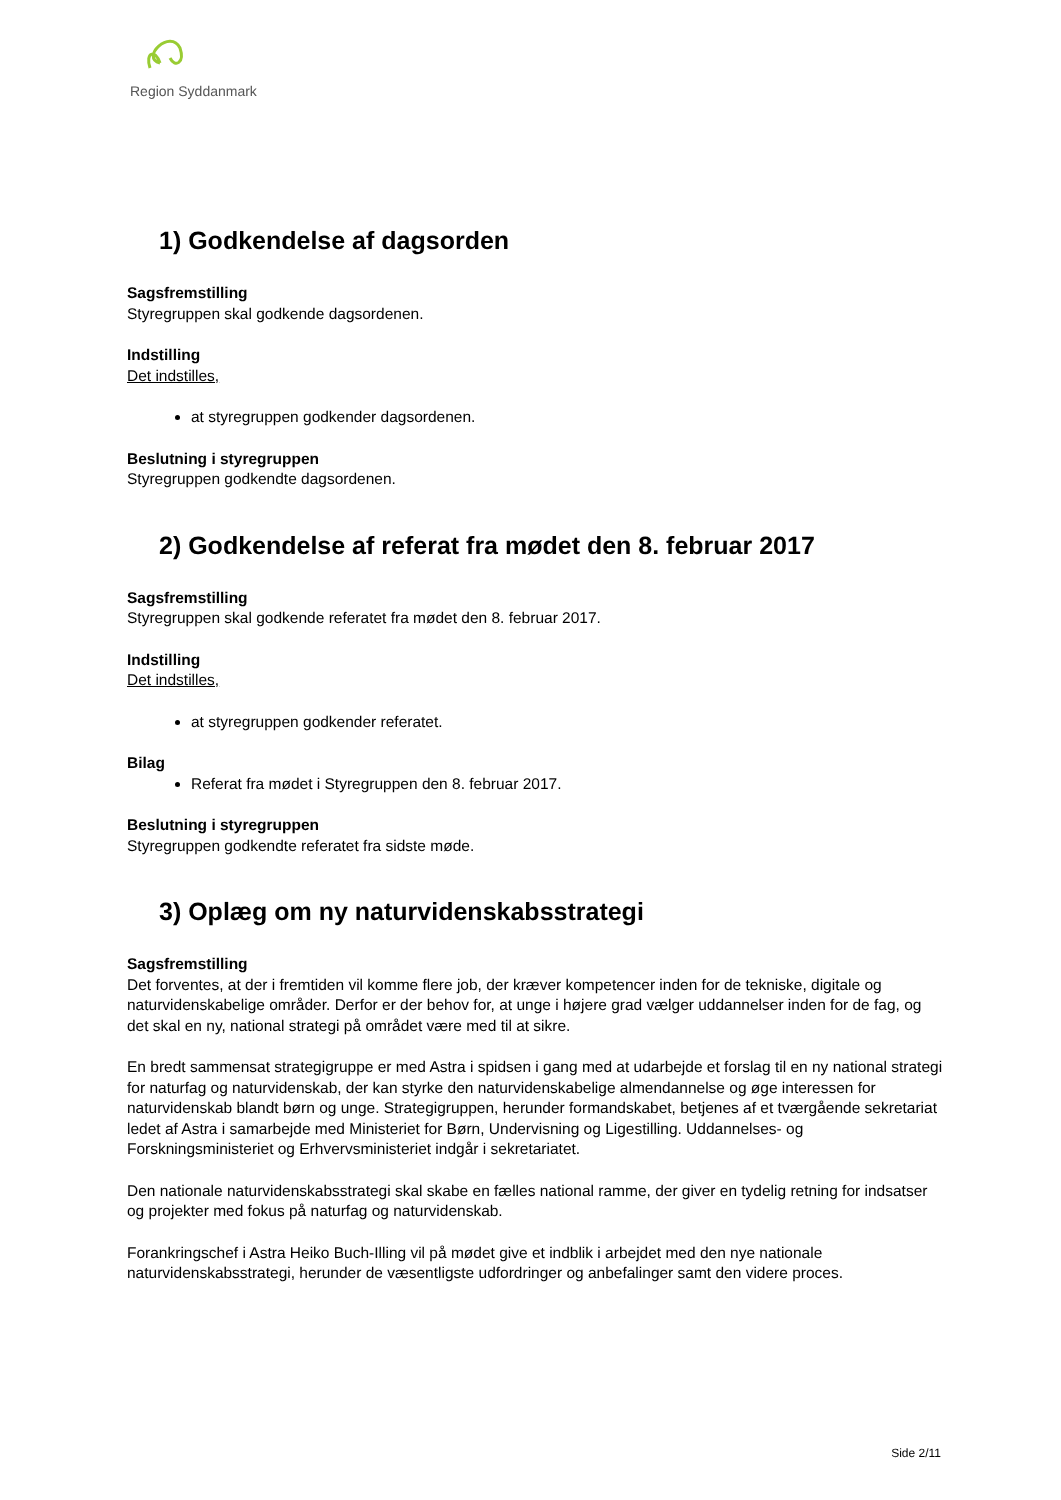Region Syddanmark
1) Godkendelse af dagsorden
Sagsfremstilling
Styregruppen skal godkende dagsordenen.
Indstilling
Det indstilles,
at styregruppen godkender dagsordenen.
Beslutning i styregruppen
Styregruppen godkendte dagsordenen.
2) Godkendelse af referat fra mødet den 8. februar 2017
Sagsfremstilling
Styregruppen skal godkende referatet fra mødet den 8. februar 2017.
Indstilling
Det indstilles,
at styregruppen godkender referatet.
Bilag
Referat fra mødet i Styregruppen den 8. februar 2017.
Beslutning i styregruppen
Styregruppen godkendte referatet fra sidste møde.
3) Oplæg om ny naturvidenskabsstrategi
Sagsfremstilling
Det forventes, at der i fremtiden vil komme flere job, der kræver kompetencer inden for de tekniske, digitale og naturvidenskabelige områder. Derfor er der behov for, at unge i højere grad vælger uddannelser inden for de fag, og det skal en ny, national strategi på området være med til at sikre.
En bredt sammensat strategigruppe er med Astra i spidsen i gang med at udarbejde et forslag til en ny national strategi for naturfag og naturvidenskab, der kan styrke den naturvidenskabelige almendannelse og øge interessen for naturvidenskab blandt børn og unge. Strategigruppen, herunder formandskabet, betjenes af et tværgående sekretariat ledet af Astra i samarbejde med Ministeriet for Børn, Undervisning og Ligestilling. Uddannelses- og Forskningsministeriet og Erhvervsministeriet indgår i sekretariatet.
Den nationale naturvidenskabsstrategi skal skabe en fælles national ramme, der giver en tydelig retning for indsatser og projekter med fokus på naturfag og naturvidenskab.
Forankringschef i Astra Heiko Buch-Illing vil på mødet give et indblik i arbejdet med den nye nationale naturvidenskabsstrategi, herunder de væsentligste udfordringer og anbefalinger samt den videre proces.
Side 2/11